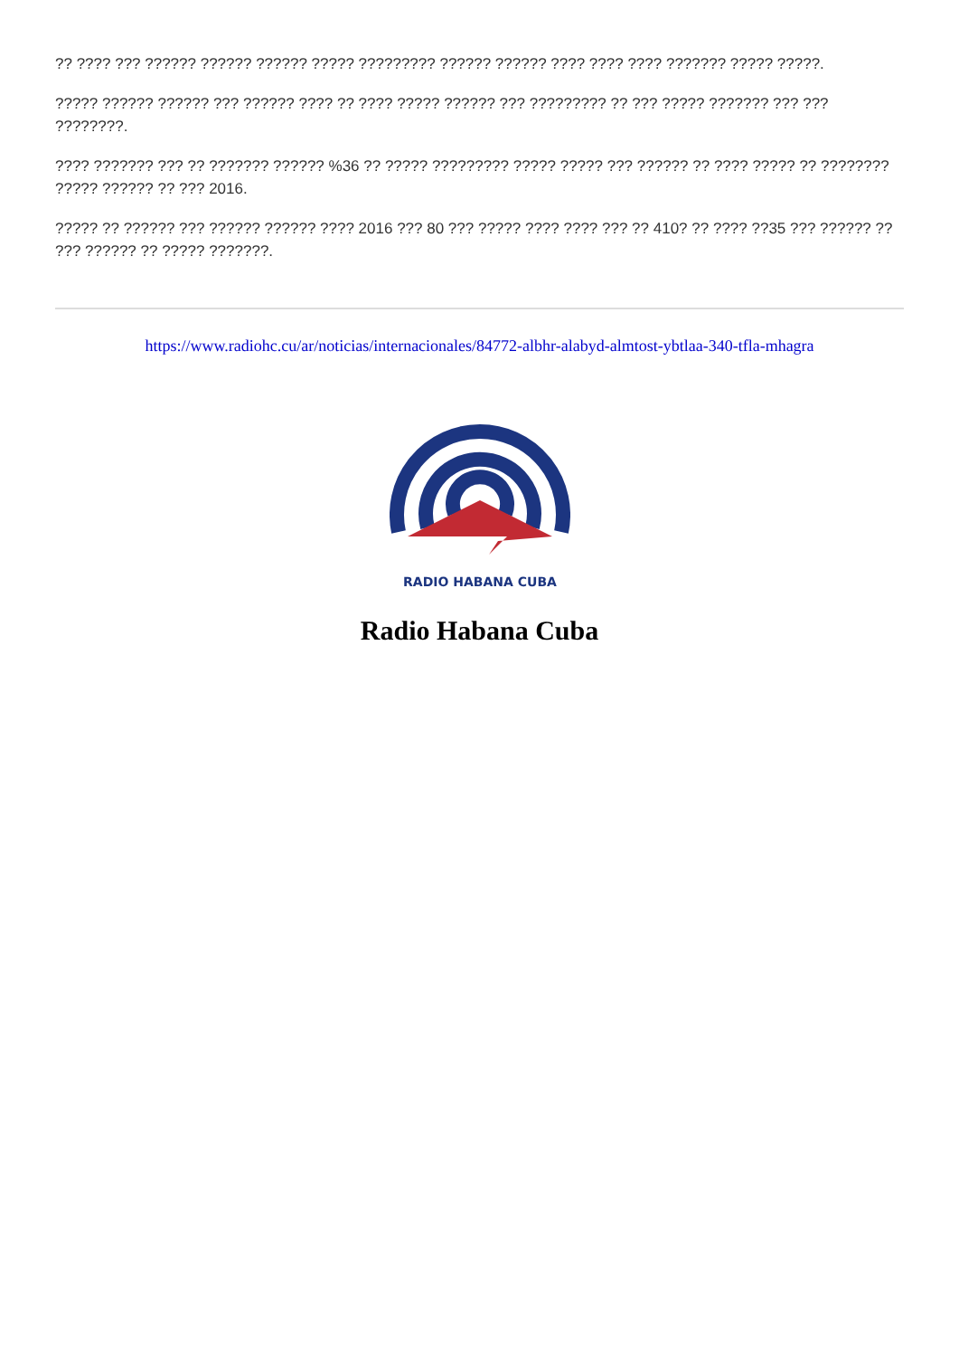?? ???? ??? ?????? ?????? ?????? ????? ????????? ?????? ?????? ???? ???? ???? ??????? ????? ?????.
????? ?????? ?????? ??? ?????? ???? ?? ???? ????? ?????? ??? ????????? ?? ??? ????? ??????? ??? ??? ????????.
???? ??????? ??? ?? ??????? ?????? %36 ?? ????? ????????? ????? ????? ??? ?????? ?? ???? ????? ?? ???????? ????? ?????? ?? ??? 2016.
????? ?? ?????? ??? ?????? ?????? ???? 2016 ??? 80 ??? ????? ???? ???? ??? ?? 410? ?? ???? ??35 ??? ?????? ?? ??? ?????? ?? ????? ???????.
https://www.radiohc.cu/ar/noticias/internacionales/84772-albhr-alabyd-almtost-ybtlaa-340-tfla-mhagra
RADIO HABANA CUBA
Radio Habana Cuba